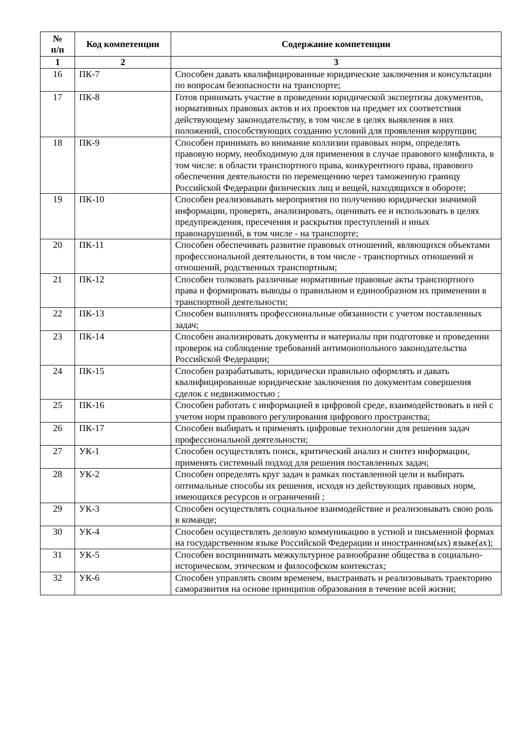| № п/п | Код компетенции | Содержание компетенции |
| --- | --- | --- |
| 1 | 2 | 3 |
| 16 | ПК-7 | Способен давать квалифицированные юридические заключения и консультации по вопросам безопасности на транспорте; |
| 17 | ПК-8 | Готов принимать участие в проведении юридической экспертизы документов, нормативных правовых актов и их проектов на предмет их соответствия действующему законодательству, в том числе в целях выявления в них положений, способствующих созданию условий для проявления коррупции; |
| 18 | ПК-9 | Способен принимать во внимание коллизии правовых норм, определять правовую норму, необходимую для применения в случае правового конфликта, в том числе: в области транспортного права, конкурентного права, правового обеспечения деятельности по перемещению через таможенную границу Российской Федерации физических лиц и вещей, находящихся в обороте; |
| 19 | ПК-10 | Способен реализовывать мероприятия по получению юридически значимой информации, проверять, анализировать, оценивать ее и использовать в целях предупреждения, пресечения и раскрытия преступлений и иных правонарушений, в том числе - на транспорте; |
| 20 | ПК-11 | Способен обеспечивать развитие правовых отношений, являющихся объектами профессиональной деятельности, в том числе - транспортных отношений и отношений, родственных транспортным; |
| 21 | ПК-12 | Способен толковать различные нормативные правовые акты транспортного права и формировать выводы о правильном и единообразном их применении в транспортной деятельности; |
| 22 | ПК-13 | Способен выполнять профессиональные обязанности с учетом поставленных задач; |
| 23 | ПК-14 | Способен анализировать документы и материалы при подготовке и проведении проверок на соблюдение требований антимонопольного законодательства Российской Федерации; |
| 24 | ПК-15 | Способен разрабатывать, юридически правильно оформлять и давать квалифицированные юридические заключения по документам совершения сделок с недвижимостью ; |
| 25 | ПК-16 | Способен работать с информацией в цифровой среде, взаимодействовать в ней с учетом норм правового регулирования цифрового пространства; |
| 26 | ПК-17 | Способен выбирать и применять цифровые технологии для решения задач профессиональной деятельности; |
| 27 | УК-1 | Способен осуществлять поиск, критический анализ и синтез информации, применять системный подход для решения поставленных задач; |
| 28 | УК-2 | Способен определять круг задач в рамках поставленной цели и выбирать оптимальные способы их решения, исходя из действующих правовых норм, имеющихся ресурсов и ограничений ; |
| 29 | УК-3 | Способен осуществлять социальное взаимодействие и реализовывать свою роль в команде; |
| 30 | УК-4 | Способен осуществлять деловую коммуникацию в устной и письменной формах на государственном языке Российской Федерации и иностранном(ых) языке(ах); |
| 31 | УК-5 | Способен воспринимать межкультурное разнообразие общества в социально-историческом, этическом и философском контекстах; |
| 32 | УК-6 | Способен управлять своим временем, выстраивать и реализовывать траекторию саморазвития на основе принципов образования в течение всей жизни; |